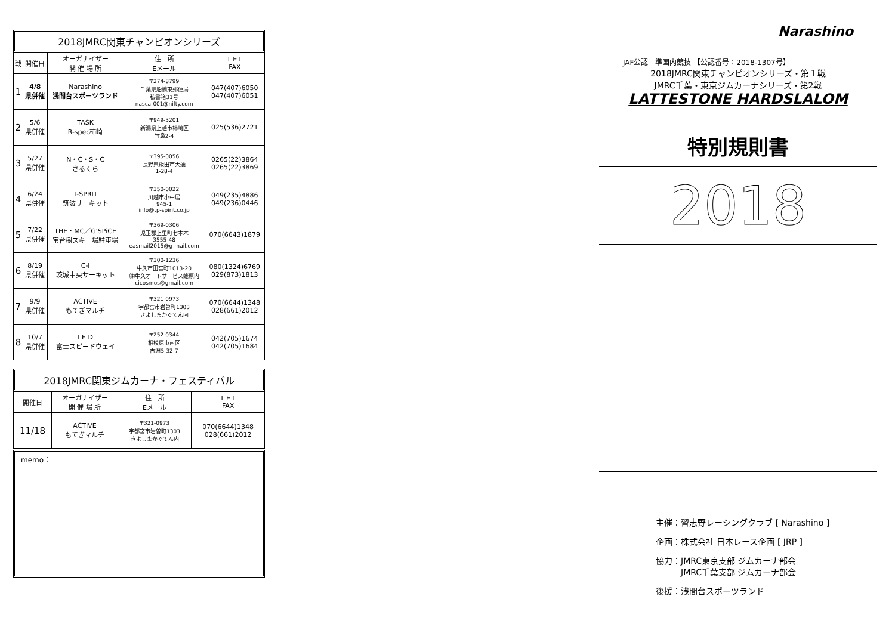2018JMRC関東チャンピオンシリーズ
| 戦 | 開催日 | オーガナイザー 開 催 場 所 | 住 所 Eメール | T E L FAX |
| --- | --- | --- | --- | --- |
| 1 | 4/8 県併催 | Narashino 浅間台スポーツランド | 〒274-8799 千葉県船橋東郵便局 私書箱31号 nasca-001@nifty.com | 047(407)6050 047(407)6051 |
| 2 | 5/6 県併催 | TASK R-spec柿崎 | 〒949-3201 新潟県上越市柿崎区 竹鼻2-4 | 025(536)2721 |
| 3 | 5/27 県併催 | N・C・S・C さるくら | 〒395-0056 長野県飯田市大通 1-28-4 | 0265(22)3864 0265(22)3869 |
| 4 | 6/24 県併催 | T-SPRIT 筑波サーキット | 〒350-0022 川越市小中居 945-1 info@tp-spirit.co.jp | 049(235)4886 049(236)0446 |
| 5 | 7/22 県併催 | THE・MC／G'SPiCE 宝台樹スキー場駐車場 | 〒369-0306 児玉郡上里町七本木 3555-48 easmail2015@g-mail.com | 070(6643)1879 |
| 6 | 8/19 県併催 | C-i 茨城中央サーキット | 〒300-1236 牛久市田宮町1013-20 ㈱牛久オートサービス蛯原内 cicosmos@gmail.com | 080(1324)6769 029(873)1813 |
| 7 | 9/9 県併催 | ACTIVE もてぎマルチ | 〒321-0973 宇都宮市岩曽町1303 きよしまかぐてん内 | 070(6644)1348 028(661)2012 |
| 8 | 10/7 県併催 | I E D 富士スピードウェイ | 〒252-0344 相模原市南区 古淵5-32-7 | 042(705)1674 042(705)1684 |
2018JMRC関東ジムカーナ・フェスティバル
| 開催日 | オーガナイザー 開 催 場 所 | 住 所 Eメール | T E L FAX |
| --- | --- | --- | --- |
| 11/18 | ACTIVE もてぎマルチ | 〒321-0973 宇都宮市岩曽町1303 きよしまかぐてん内 | 070(6644)1348 028(661)2012 |
memo：
Narashino
JAF公認　準国内競技 【公認番号：2018-1307号】
2018JMRC関東チャンピオンシリーズ・第１戦
JMRC千葉・東京ジムカーナシリーズ・第2戦
LATTESTONE HARDSLALOM
特別規則書
2018
主催：習志野レーシングクラブ [ Narashino ]
企画：株式会社 日本レース企画 [ JRP ]
協力：JMRC東京支部 ジムカーナ部会
　　　JMRC千葉支部 ジムカーナ部会
後援：浅間台スポーツランド